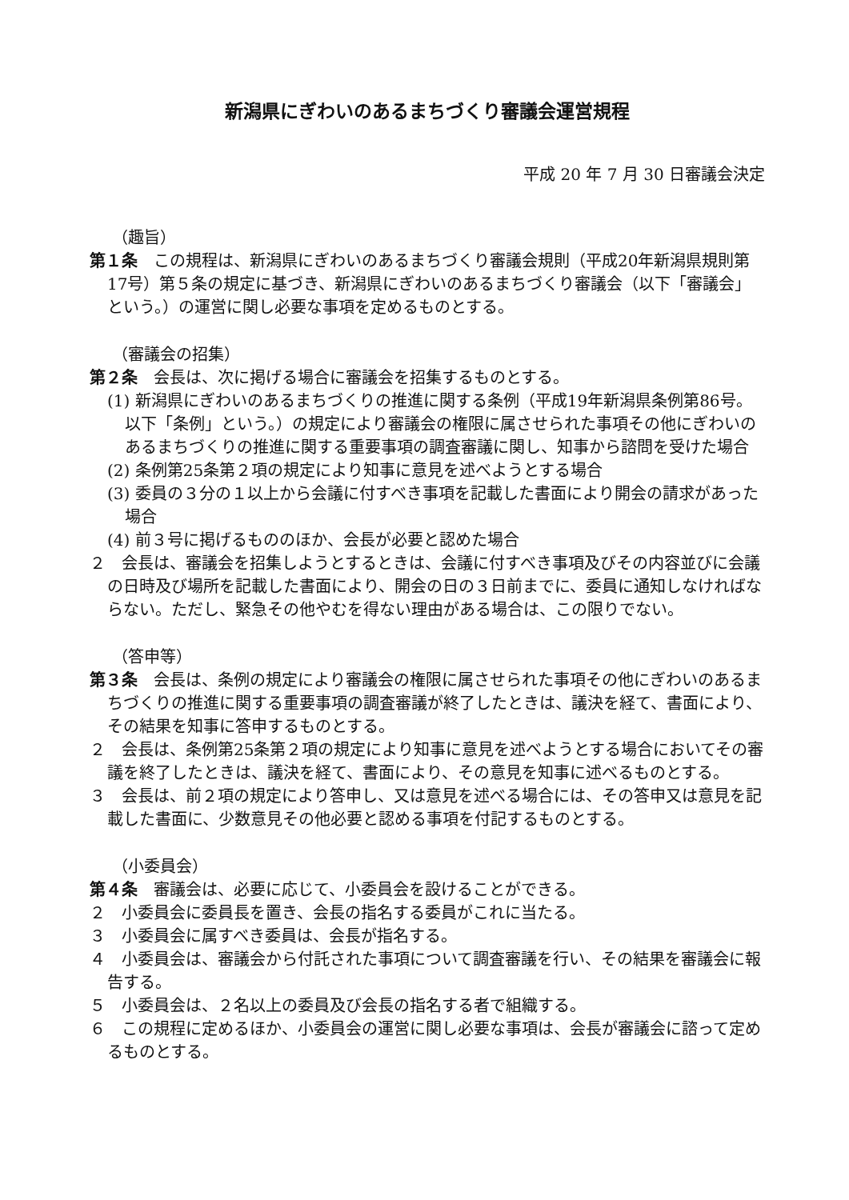新潟県にぎわいのあるまちづくり審議会運営規程
平成 20 年 7 月 30 日審議会決定
（趣旨）
第１条　この規程は、新潟県にぎわいのあるまちづくり審議会規則（平成20年新潟県規則第17号）第５条の規定に基づき、新潟県にぎわいのあるまちづくり審議会（以下「審議会」という。）の運営に関し必要な事項を定めるものとする。
（審議会の招集）
第２条　会長は、次に掲げる場合に審議会を招集するものとする。
(1) 新潟県にぎわいのあるまちづくりの推進に関する条例（平成19年新潟県条例第86号。以下「条例」という。）の規定により審議会の権限に属させられた事項その他にぎわいのあるまちづくりの推進に関する重要事項の調査審議に関し、知事から諮問を受けた場合
(2) 条例第25条第２項の規定により知事に意見を述べようとする場合
(3) 委員の３分の１以上から会議に付すべき事項を記載した書面により開会の請求があった場合
(4) 前３号に掲げるもののほか、会長が必要と認めた場合
２　会長は、審議会を招集しようとするときは、会議に付すべき事項及びその内容並びに会議の日時及び場所を記載した書面により、開会の日の３日前までに、委員に通知しなければならない。ただし、緊急その他やむを得ない理由がある場合は、この限りでない。
（答申等）
第３条　会長は、条例の規定により審議会の権限に属させられた事項その他にぎわいのあるまちづくりの推進に関する重要事項の調査審議が終了したときは、議決を経て、書面により、その結果を知事に答申するものとする。
２　会長は、条例第25条第２項の規定により知事に意見を述べようとする場合においてその審議を終了したときは、議決を経て、書面により、その意見を知事に述べるものとする。
３　会長は、前２項の規定により答申し、又は意見を述べる場合には、その答申又は意見を記載した書面に、少数意見その他必要と認める事項を付記するものとする。
（小委員会）
第４条　審議会は、必要に応じて、小委員会を設けることができる。
２　小委員会に委員長を置き、会長の指名する委員がこれに当たる。
３　小委員会に属すべき委員は、会長が指名する。
４　小委員会は、審議会から付託された事項について調査審議を行い、その結果を審議会に報告する。
５　小委員会は、２名以上の委員及び会長の指名する者で組織する。
６　この規程に定めるほか、小委員会の運営に関し必要な事項は、会長が審議会に諮って定めるものとする。